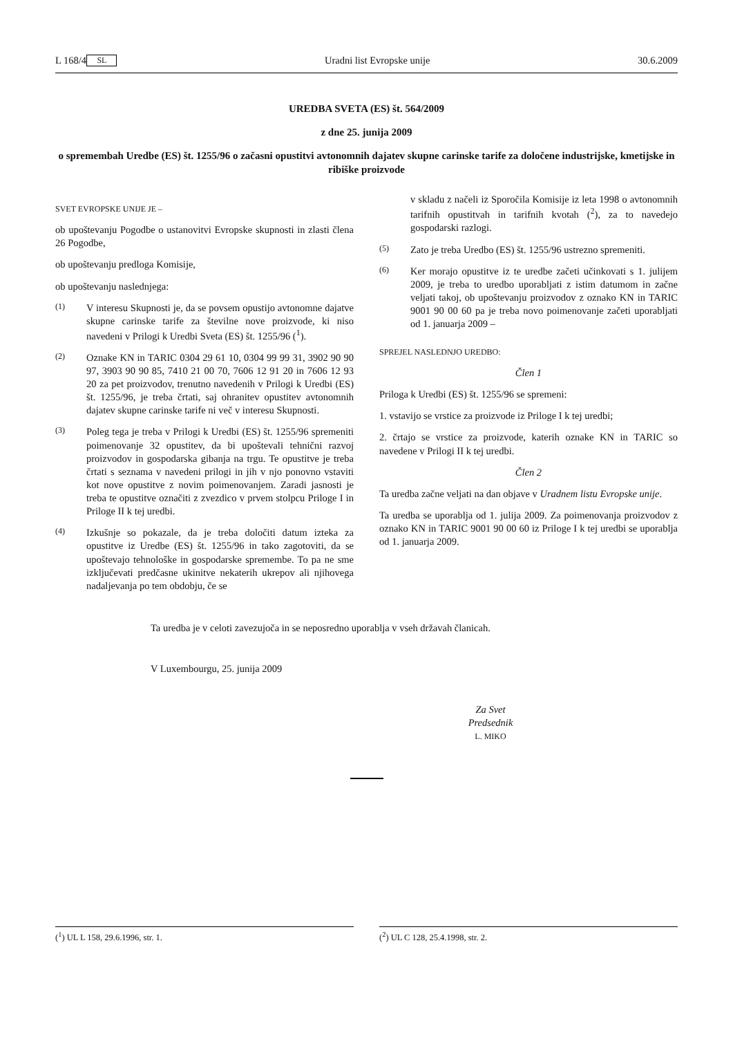L 168/4 SL Uradni list Evropske unije 30.6.2009
UREDBA SVETA (ES) št. 564/2009
z dne 25. junija 2009
o spremembah Uredbe (ES) št. 1255/96 o začasni opustitvi avtonomnih dajatev skupne carinske tarife za določene industrijske, kmetijske in ribiške proizvode
SVET EVROPSKE UNIJE JE –
ob upoštevanju Pogodbe o ustanovitvi Evropske skupnosti in zlasti člena 26 Pogodbe,
ob upoštevanju predloga Komisije,
ob upoštevanju naslednjega:
(1) V interesu Skupnosti je, da se povsem opustijo avtonomne dajatve skupne carinske tarife za številne nove proizvode, ki niso navedeni v Prilogi k Uredbi Sveta (ES) št. 1255/96 (<sup>1</sup>).
(2) Oznake KN in TARIC 0304 29 61 10, 0304 99 99 31, 3902 90 90 97, 3903 90 90 85, 7410 21 00 70, 7606 12 91 20 in 7606 12 93 20 za pet proizvodov, trenutno navedenih v Prilogi k Uredbi (ES) št. 1255/96, je treba črtati, saj ohranitev opustitev avtonomnih dajatev skupne carinske tarife ni več v interesu Skupnosti.
(3) Poleg tega je treba v Prilogi k Uredbi (ES) št. 1255/96 spremeniti poimenovanje 32 opustitev, da bi upoštevali tehnični razvoj proizvodov in gospodarska gibanja na trgu. Te opustitve je treba črtati s seznama v navedeni prilogi in jih v njo ponovno vstaviti kot nove opustitve z novim poimenovanjem. Zaradi jasnosti je treba te opustitve označiti z zvezdico v prvem stolpcu Priloge I in Priloge II k tej uredbi.
(4) Izkušnje so pokazale, da je treba določiti datum izteka za opustitve iz Uredbe (ES) št. 1255/96 in tako zagotoviti, da se upoštevajo tehnološke in gospodarske spremembe. To pa ne sme izključevati predčasne ukinitve nekaterih ukrepov ali njihovega nadaljevanja po tem obdobju, če se
v skladu z načeli iz Sporočila Komisije iz leta 1998 o avtonomnih tarifnih opustitvah in tarifnih kvotah (<sup>2</sup>), za to navedejo gospodarski razlogi.
(5) Zato je treba Uredbo (ES) št. 1255/96 ustrezno spremeniti.
(6) Ker morajo opustitve iz te uredbe začeti učinkovati s 1. julijem 2009, je treba to uredbo uporabljati z istim datumom in začne veljati takoj, ob upoštevanju proizvodov z oznako KN in TARIC 9001 90 00 60 pa je treba novo poimenovanje začeti uporabljati od 1. januarja 2009 –
SPREJEL NASLEDNJO UREDBO:
Člen 1
Priloga k Uredbi (ES) št. 1255/96 se spremeni:
1. vstavijo se vrstice za proizvode iz Priloge I k tej uredbi;
2. črtajo se vrstice za proizvode, katerih oznake KN in TARIC so navedene v Prilogi II k tej uredbi.
Člen 2
Ta uredba začne veljati na dan objave v Uradnem listu Evropske unije.
Ta uredba se uporablja od 1. julija 2009. Za poimenovanja proizvodov z oznako KN in TARIC 9001 90 00 60 iz Priloge I k tej uredbi se uporablja od 1. januarja 2009.
Ta uredba je v celoti zavezujoča in se neposredno uporablja v vseh državah članicah.
V Luxembourgu, 25. junija 2009
Za Svet
Predsednik
L. MIKO
(<sup>1</sup>) UL L 158, 29.6.1996, str. 1. (<sup>2</sup>) UL C 128, 25.4.1998, str. 2.